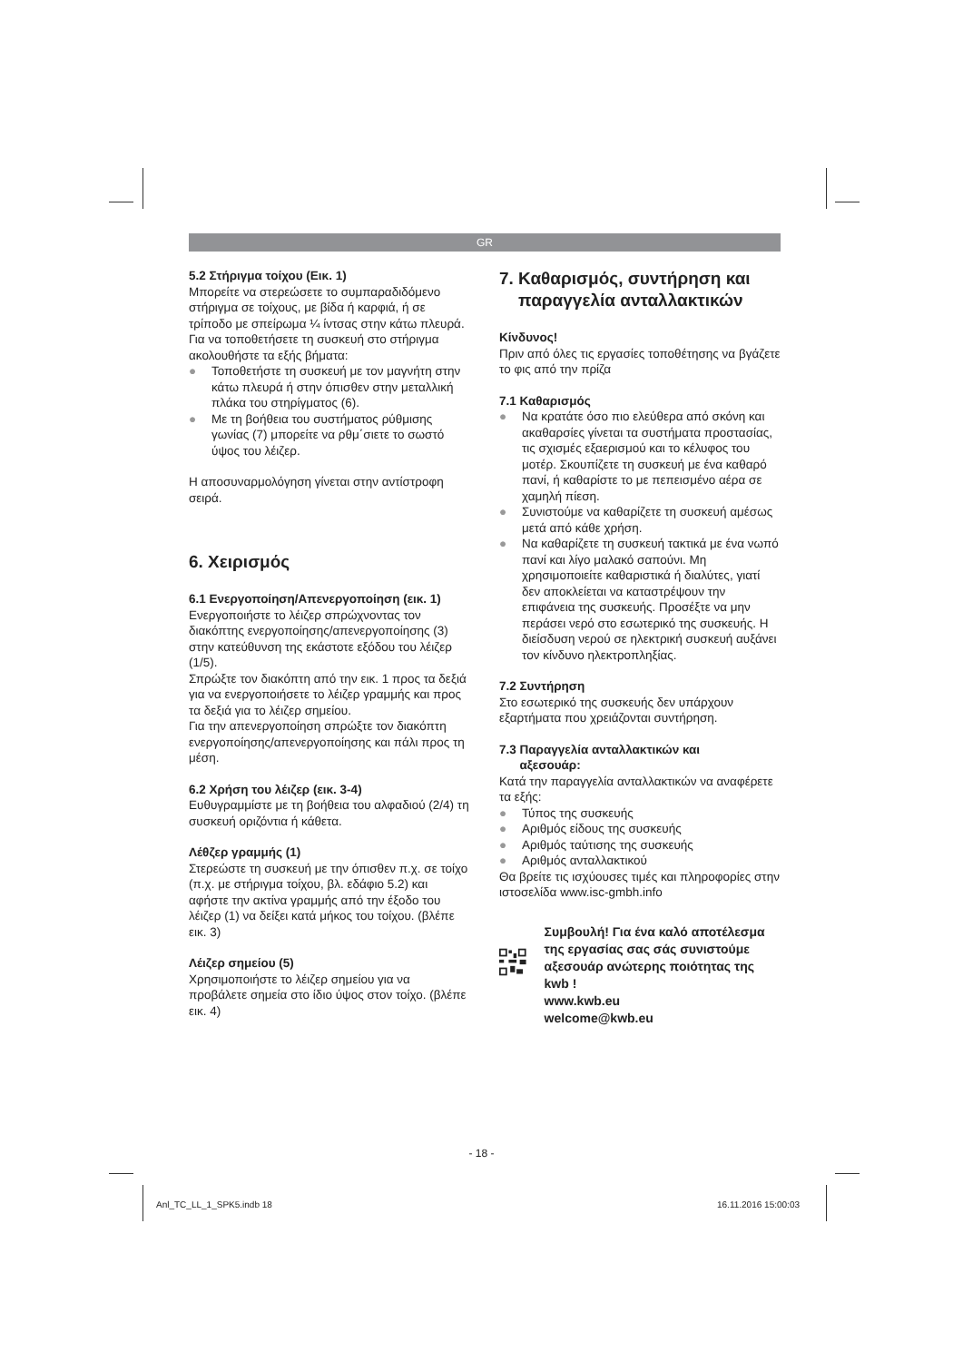GR
5.2 Στήριγμα τοίχου (Εικ. 1)
Μπορείτε να στερεώσετε το συμπαραδιδόμενο στήριγμα σε τοίχους, με βίδα ή καρφιά, ή σε τρίποδο με σπείρωμα ¼ ίντσας στην κάτω πλευρά.
Για να τοποθετήσετε τη συσκευή στο στήριγμα ακολουθήστε τα εξής βήματα:
● Τοποθετήστε τη συσκευή με τον μαγνήτη στην κάτω πλευρά ή στην όπισθεν στην μεταλλική πλάκα του στηρίγματος (6).
● Με τη βοήθεια του συστήματος ρύθμισης γωνίας (7) μπορείτε να ρθμ΄σιετε το σωστό ύψος του λέιζερ.
Η αποσυναρμολόγηση γίνεται στην αντίστροφη σειρά.
6. Χειρισμός
6.1 Ενεργοποίηση/Απενεργοποίηση (εικ. 1)
Ενεργοποιήστε το λέιζερ σπρώχνοντας τον διακόπτης ενεργοποίησης/απενεργοποίησης (3) στην κατεύθυνση της εκάστοτε εξόδου του λέιζερ (1/5).
Σπρώξτε τον διακόπτη από την εικ. 1 προς τα δεξιά για να ενεργοποιήσετε το λέιζερ γραμμής και προς τα δεξιά για το λέιζερ σημείου.
Για την απενεργοποίηση σπρώξτε τον διακόπτη ενεργοποίησης/απενεργοποίησης και πάλι προς τη μέση.
6.2 Χρήση του λέιζερ (εικ. 3-4)
Ευθυγραμμίστε με τη βοήθεια του αλφαδιού (2/4) τη συσκευή οριζόντια ή κάθετα.
Λέθζερ γραμμής (1)
Στερεώστε τη συσκευή με την όπισθεν π.χ. σε τοίχο (π.χ. με στήριγμα τοίχου, βλ. εδάφιο 5.2) και αφήστε την ακτίνα γραμμής από την έξοδο του λέιζερ (1) να δείξει κατά μήκος του τοίχου. (βλέπε εικ. 3)
Λέιζερ σημείου (5)
Χρησιμοποιήστε το λέιζερ σημείου για να προβάλετε σημεία στο ίδιο ύψος στον τοίχο. (βλέπε εικ. 4)
7. Καθαρισμός, συντήρηση και
παραγγελία ανταλλακτικών
Κίνδυνος!
Πριν από όλες τις εργασίες τοποθέτησης να βγάζετε το φις από την πρίζα
7.1 Καθαρισμός
● Να κρατάτε όσο πιο ελεύθερα από σκόνη και ακαθαρσίες γίνεται τα συστήματα προστασίας, τις σχισμές εξαερισμού και το κέλυφος του μοτέρ. Σκουπίζετε τη συσκευή με ένα καθαρό πανί, ή καθαρίστε το με πεπεισμένο αέρα σε χαμηλή πίεση.
● Συνιστούμε να καθαρίζετε τη συσκευή αμέσως μετά από κάθε χρήση.
● Να καθαρίζετε τη συσκευή τακτικά με ένα νωπό πανί και λίγο μαλακό σαπούνι. Μη χρησιμοποιείτε καθαριστικά ή διαλύτες, γιατί δεν αποκλείεται να καταστρέψουν την επιφάνεια της συσκευής. Προσέξτε να μην περάσει νερό στο εσωτερικό της συσκευής. Η διείσδυση νερού σε ηλεκτρική συσκευή αυξάνει τον κίνδυνο ηλεκτροπληξίας.
7.2 Συντήρηση
Στο εσωτερικό της συσκευής δεν υπάρχουν εξαρτήματα που χρειάζονται συντήρηση.
7.3 Παραγγελία ανταλλακτικών και
αξεσουάρ:
Κατά την παραγγελία ανταλλακτικών να αναφέρετε τα εξής:
● Τύπος της συσκευής
● Αριθμός είδους της συσκευής
● Αριθμός ταύτισης της συσκευής
● Αριθμός ανταλλακτικού
Θα βρείτε τις ισχύουσες τιμές και πληροφορίες στην ιστοσελίδα www.isc-gmbh.info
Συμβουλή! Για ένα καλό αποτέλεσμα της εργασίας σας σάς συνιστούμε αξεσουάρ ανώτερης ποιότητας της kwb !
www.kwb.eu
welcome@kwb.eu
- 18 -
Anl_TC_LL_1_SPK5.indb 18 16.11.2016 15:00:03